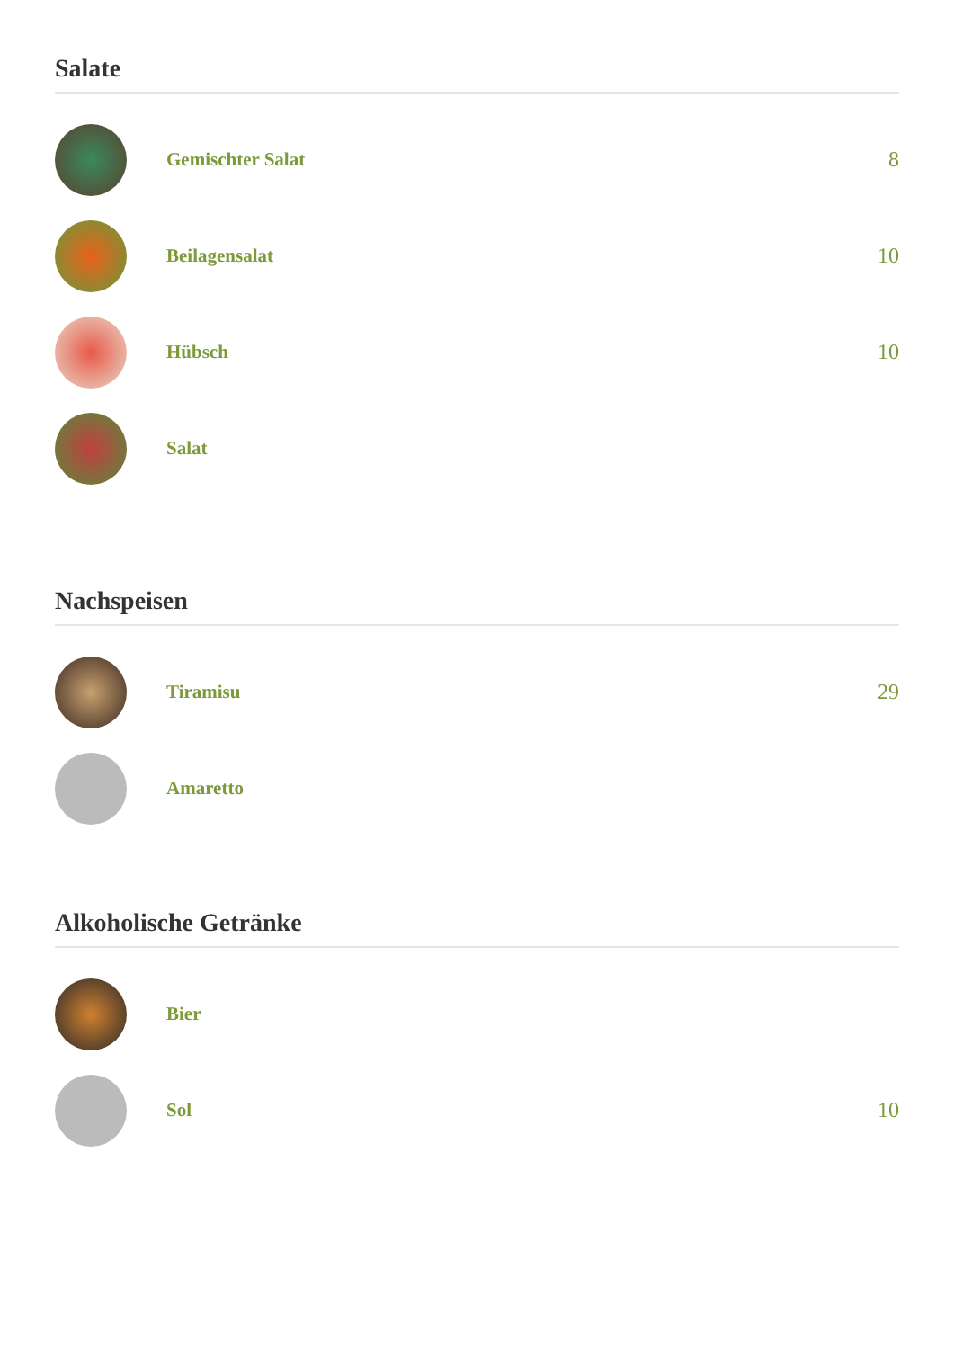Salate
Gemischter Salat 8
Beilagensalat 10
Hübsch 10
Salat
Nachspeisen
Tiramisu 29
Amaretto
Alkoholische Getränke
Bier
Sol 10